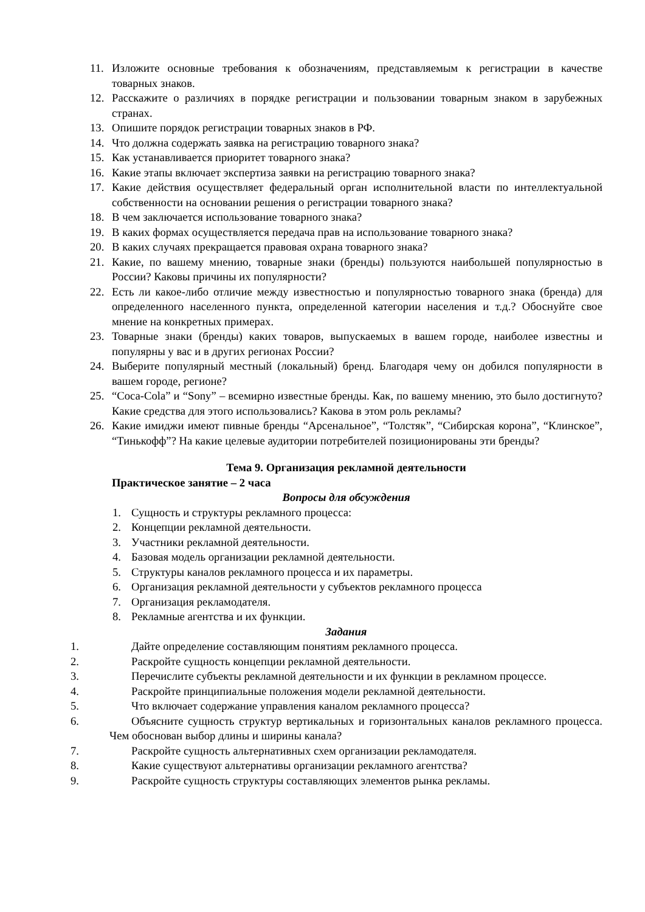11. Изложите основные требования к обозначениям, представляемым к регистрации в качестве товарных знаков.
12. Расскажите о различиях в порядке регистрации и пользовании товарным знаком в зарубежных странах.
13. Опишите порядок регистрации товарных знаков в РФ.
14. Что должна содержать заявка на регистрацию товарного знака?
15. Как устанавливается приоритет товарного знака?
16. Какие этапы включает экспертиза заявки на регистрацию товарного знака?
17. Какие действия осуществляет федеральный орган исполнительной власти по интеллектуальной собственности на основании решения о регистрации товарного знака?
18. В чем заключается использование товарного знака?
19. В каких формах осуществляется передача прав на использование товарного знака?
20. В каких случаях прекращается правовая охрана товарного знака?
21. Какие, по вашему мнению, товарные знаки (бренды) пользуются наибольшей популярностью в России? Каковы причины их популярности?
22. Есть ли какое-либо отличие между известностью и популярностью товарного знака (бренда) для определенного населенного пункта, определенной категории населения и т.д.? Обоснуйте свое мнение на конкретных примерах.
23. Товарные знаки (бренды) каких товаров, выпускаемых в вашем городе, наиболее известны и популярны у вас и в других регионах России?
24. Выберите популярный местный (локальный) бренд. Благодаря чему он добился популярности в вашем городе, регионе?
25. “Coca-Cola” и “Sony” – всемирно известные бренды. Как, по вашему мнению, это было достигнуто? Какие средства для этого использовались? Какова в этом роль рекламы?
26. Какие имиджи имеют пивные бренды “Арсенальное”, “Толстяк”, “Сибирская корона”, “Клинское”, “Тинькофф”? На какие целевые аудитории потребителей позиционированы эти бренды?
Тема 9. Организация рекламной деятельности
Практическое занятие – 2 часа
Вопросы для обсуждения
1. Сущность и структуры рекламного процесса:
2. Концепции рекламной деятельности.
3. Участники рекламной деятельности.
4. Базовая модель организации рекламной деятельности.
5. Структуры каналов рекламного процесса и их параметры.
6. Организация рекламной деятельности у субъектов рекламного процесса
7. Организация рекламодателя.
8. Рекламные агентства и их функции.
Задания
1. Дайте определение составляющим понятиям рекламного процесса.
2. Раскройте сущность концепции рекламной деятельности.
3. Перечислите субъекты рекламной деятельности и их функции в рекламном процессе.
4. Раскройте принципиальные положения модели рекламной деятельности.
5. Что включает содержание управления каналом рекламного процесса?
6. Объясните сущность структур вертикальных и горизонтальных каналов рекламного процесса. Чем обоснован выбор длины и ширины канала?
7. Раскройте сущность альтернативных схем организации рекламодателя.
8. Какие существуют альтернативы организации рекламного агентства?
9. Раскройте сущность структуры составляющих элементов рынка рекламы.